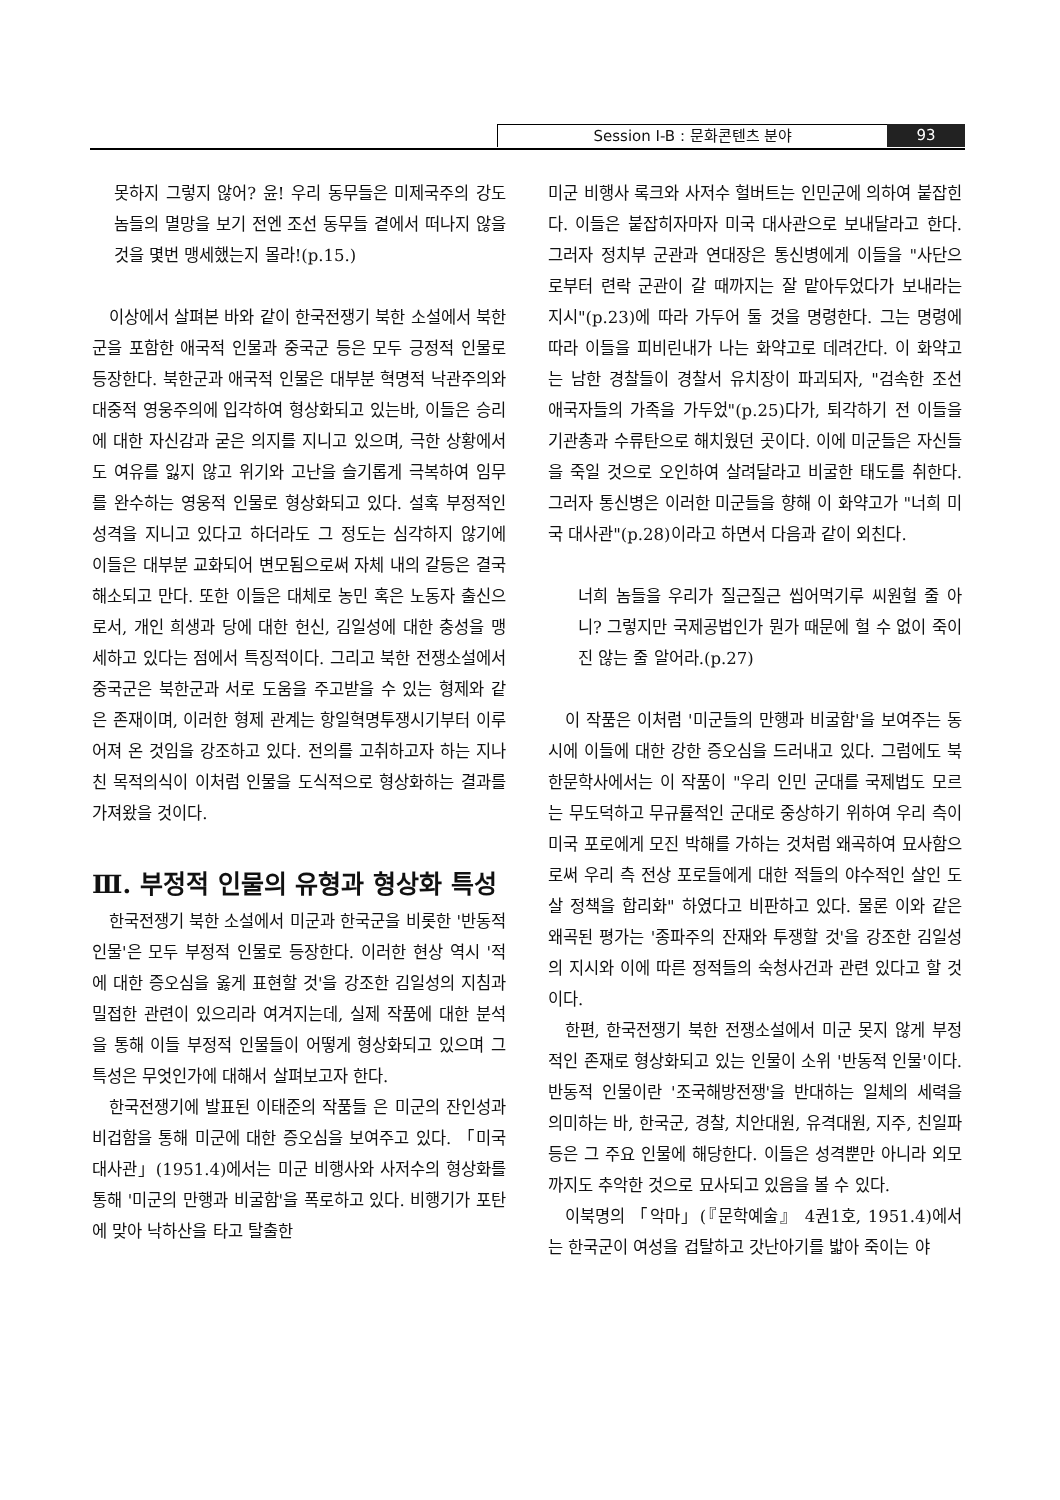Session Ⅰ-B : 문화콘텐츠 분야 93
못하지 그렇지 않어? 윤! 우리 동무들은 미제국주의 강도놈들의 멸망을 보기 전엔 조선 동무들 곁에서 떠나지 않을 것을 몇번 맹세했는지 몰라!(p.15.)
이상에서 살펴본 바와 같이 한국전쟁기 북한 소설에서 북한군을 포함한 애국적 인물과 중국군 등은 모두 긍정적 인물로 등장한다. 북한군과 애국적 인물은 대부분 혁명적 낙관주의와 대중적 영웅주의에 입각하여 형상화되고 있는바, 이들은 승리에 대한 자신감과 굳은 의지를 지니고 있으며, 극한 상황에서도 여유를 잃지 않고 위기와 고난을 슬기롭게 극복하여 임무를 완수하는 영웅적 인물로 형상화되고 있다. 설혹 부정적인 성격을 지니고 있다고 하더라도 그 정도는 심각하지 않기에 이들은 대부분 교화되어 변모됨으로써 자체 내의 갈등은 결국 해소되고 만다. 또한 이들은 대체로 농민 혹은 노동자 출신으로서, 개인 희생과 당에 대한 헌신, 김일성에 대한 충성을 맹세하고 있다는 점에서 특징적이다. 그리고 북한 전쟁소설에서 중국군은 북한군과 서로 도움을 주고받을 수 있는 형제와 같은 존재이며, 이러한 형제 관계는 항일혁명투쟁시기부터 이루어져 온 것임을 강조하고 있다. 전의를 고취하고자 하는 지나친 목적의식이 이처럼 인물을 도식적으로 형상화하는 결과를 가져왔을 것이다.
Ⅲ. 부정적 인물의 유형과 형상화 특성
한국전쟁기 북한 소설에서 미군과 한국군을 비롯한 '반동적 인물'은 모두 부정적 인물로 등장한다. 이러한 현상 역시 '적에 대한 증오심을 옳게 표현할 것'을 강조한 김일성의 지침과 밀접한 관련이 있으리라 여겨지는데, 실제 작품에 대한 분석을 통해 이들 부정적 인물들이 어떻게 형상화되고 있으며 그 특성은 무엇인가에 대해서 살펴보고자 한다.
한국전쟁기에 발표된 이태준의 작품들 은 미군의 잔인성과 비겁함을 통해 미군에 대한 증오심을 보여주고 있다. 「미국 대사관」(1951.4)에서는 미군 비행사와 사저수의 형상화를 통해 '미군의 만행과 비굴함'을 폭로하고 있다. 비행기가 포탄에 맞아 낙하산을 타고 탈출한
미군 비행사 록크와 사저수 헐버트는 인민군에 의하여 붙잡힌다. 이들은 붙잡히자마자 미국 대사관으로 보내달라고 한다. 그러자 정치부 군관과 연대장은 통신병에게 이들을 "사단으로부터 련락 군관이 갈 때까지는 잘 맡아두었다가 보내라는 지시"(p.23)에 따라 가두어 둘 것을 명령한다. 그는 명령에 따라 이들을 피비린내가 나는 화약고로 데려간다. 이 화약고는 남한 경찰들이 경찰서 유치장이 파괴되자, "검속한 조선 애국자들의 가족을 가두었"(p.25)다가, 퇴각하기 전 이들을 기관총과 수류탄으로 해치웠던 곳이다. 이에 미군들은 자신들을 죽일 것으로 오인하여 살려달라고 비굴한 태도를 취한다. 그러자 통신병은 이러한 미군들을 향해 이 화약고가 "너희 미국 대사관"(p.28)이라고 하면서 다음과 같이 외친다.
너희 놈들을 우리가 질근질근 씹어먹기루 씨원헐 줄 아니? 그렇지만 국제공법인가 뭔가 때문에 헐 수 없이 죽이진 않는 줄 알어라.(p.27)
이 작품은 이처럼 '미군들의 만행과 비굴함'을 보여주는 동시에 이들에 대한 강한 증오심을 드러내고 있다. 그럼에도 북한문학사에서는 이 작품이 "우리 인민 군대를 국제법도 모르는 무도덕하고 무규률적인 군대로 중상하기 위하여 우리 측이 미국 포로에게 모진 박해를 가하는 것처럼 왜곡하여 묘사함으로써 우리 측 전상 포로들에게 대한 적들의 야수적인 살인 도살 정책을 합리화" 하였다고 비판하고 있다. 물론 이와 같은 왜곡된 평가는 '종파주의 잔재와 투쟁할 것'을 강조한 김일성의 지시와 이에 따른 정적들의 숙청사건과 관련 있다고 할 것이다.
한편, 한국전쟁기 북한 전쟁소설에서 미군 못지 않게 부정적인 존재로 형상화되고 있는 인물이 소위 '반동적 인물'이다. 반동적 인물이란 '조국해방전쟁'을 반대하는 일체의 세력을 의미하는 바, 한국군, 경찰, 치안대원, 유격대원, 지주, 친일파 등은 그 주요 인물에 해당한다. 이들은 성격뿐만 아니라 외모까지도 추악한 것으로 묘사되고 있음을 볼 수 있다.
이북명의 「악마」(『문학예술』 4권1호, 1951.4)에서는 한국군이 여성을 겁탈하고 갓난아기를 밟아 죽이는 야